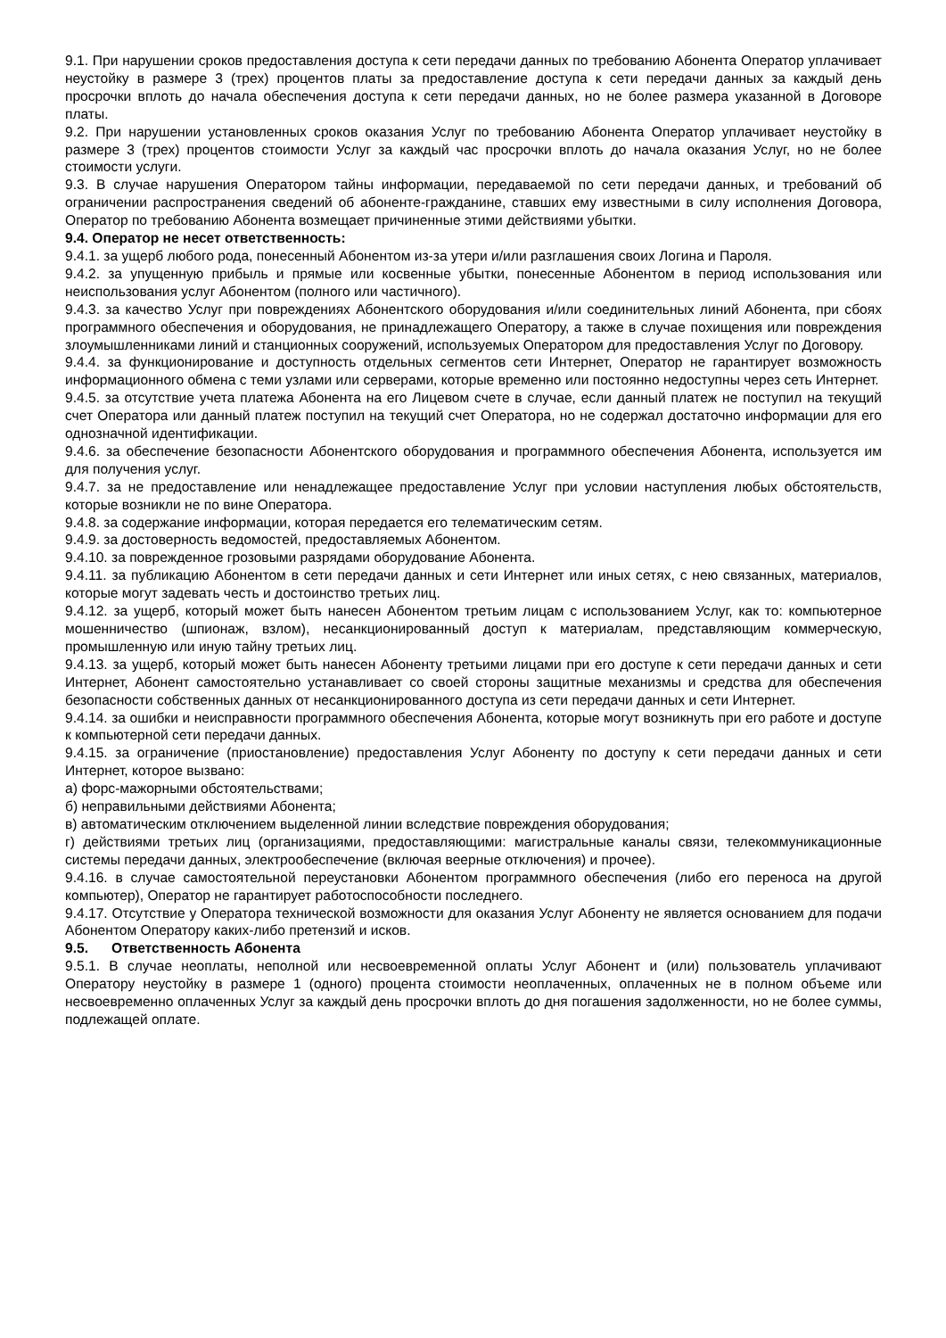9.1. При нарушении сроков предоставления доступа к сети передачи данных по требованию Абонента Оператор уплачивает неустойку в размере 3 (трех) процентов платы за предоставление доступа к сети передачи данных за каждый день просрочки вплоть до начала обеспечения доступа к сети передачи данных, но не более размера указанной в Договоре платы.
9.2. При нарушении установленных сроков оказания Услуг по требованию Абонента Оператор уплачивает неустойку в размере 3 (трех) процентов стоимости Услуг за каждый час просрочки вплоть до начала оказания Услуг, но не более стоимости услуги.
9.3. В случае нарушения Оператором тайны информации, передаваемой по сети передачи данных, и требований об ограничении распространения сведений об абоненте-гражданине, ставших ему известными в силу исполнения Договора, Оператор по требованию Абонента возмещает причиненные этими действиями убытки.
9.4. Оператор не несет ответственность:
9.4.1. за ущерб любого рода, понесенный Абонентом из-за утери и/или разглашения своих Логина и Пароля.
9.4.2. за упущенную прибыль и прямые или косвенные убытки, понесенные Абонентом в период использования или неиспользования услуг Абонентом (полного или частичного).
9.4.3. за качество Услуг при повреждениях Абонентского оборудования и/или соединительных линий Абонента, при сбоях программного обеспечения и оборудования, не принадлежащего Оператору, а также в случае похищения или повреждения злоумышленниками линий и станционных сооружений, используемых Оператором для предоставления Услуг по Договору.
9.4.4. за функционирование и доступность отдельных сегментов сети Интернет, Оператор не гарантирует возможность информационного обмена с теми узлами или серверами, которые временно или постоянно недоступны через сеть Интернет.
9.4.5. за отсутствие учета платежа Абонента на его Лицевом счете в случае, если данный платеж не поступил на текущий счет Оператора или данный платеж поступил на текущий счет Оператора, но не содержал достаточно информации для его однозначной идентификации.
9.4.6. за обеспечение безопасности Абонентского оборудования и программного обеспечения Абонента, используется им для получения услуг.
9.4.7. за не предоставление или ненадлежащее предоставление Услуг при условии наступления любых обстоятельств, которые возникли не по вине Оператора.
9.4.8. за содержание информации, которая передается его телематическим сетям.
9.4.9. за достоверность ведомостей, предоставляемых Абонентом.
9.4.10. за поврежденное грозовыми разрядами оборудование Абонента.
9.4.11. за публикацию Абонентом в сети передачи данных и сети Интернет или иных сетях, с нею связанных, материалов, которые могут задевать честь и достоинство третьих лиц.
9.4.12. за ущерб, который может быть нанесен Абонентом третьим лицам с использованием Услуг, как то: компьютерное мошенничество (шпионаж, взлом), несанкционированный доступ к материалам, представляющим коммерческую, промышленную или иную тайну третьих лиц.
9.4.13. за ущерб, который может быть нанесен Абоненту третьими лицами при его доступе к сети передачи данных и сети Интернет, Абонент самостоятельно устанавливает со своей стороны защитные механизмы и средства для обеспечения безопасности собственных данных от несанкционированного доступа из сети передачи данных и сети Интернет.
9.4.14. за ошибки и неисправности программного обеспечения Абонента, которые могут возникнуть при его работе и доступе к компьютерной сети передачи данных.
9.4.15. за ограничение (приостановление) предоставления Услуг Абоненту по доступу к сети передачи данных и сети Интернет, которое вызвано:
а) форс-мажорными обстоятельствами;
б) неправильными действиями Абонента;
в) автоматическим отключением выделенной линии вследствие повреждения оборудования;
г) действиями третьих лиц (организациями, предоставляющими: магистральные каналы связи, телекоммуникационные системы передачи данных, электрообеспечение (включая веерные отключения) и прочее).
9.4.16. в случае самостоятельной переустановки Абонентом программного обеспечения (либо его переноса на другой компьютер), Оператор не гарантирует работоспособности последнего.
9.4.17. Отсутствие у Оператора технической возможности для оказания Услуг Абоненту не является основанием для подачи Абонентом Оператору каких-либо претензий и исков.
9.5. Ответственность Абонента
9.5.1. В случае неоплаты, неполной или несвоевременной оплаты Услуг Абонент и (или) пользователь уплачивают Оператору неустойку в размере 1 (одного) процента стоимости неоплаченных, оплаченных не в полном объеме или несвоевременно оплаченных Услуг за каждый день просрочки вплоть до дня погашения задолженности, но не более суммы, подлежащей оплате.